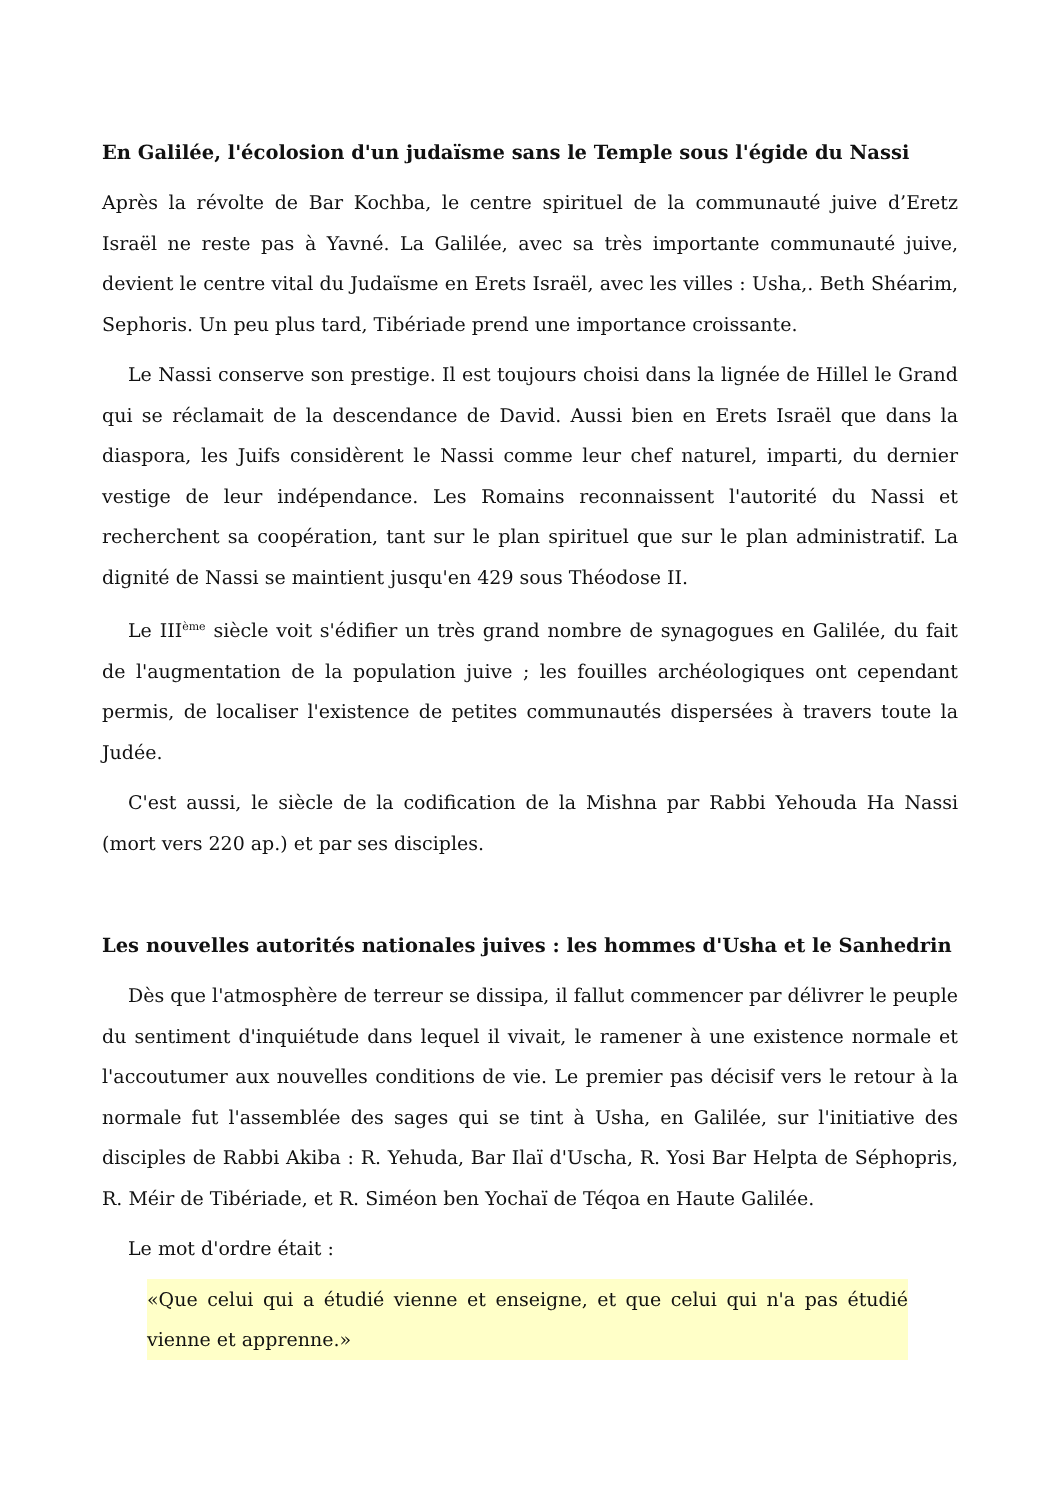En Galilée, l'écolosion d'un judaïsme sans le Temple sous l'égide du Nassi
Après la révolte de Bar Kochba, le centre spirituel de la communauté juive d’Eretz Israël ne reste pas à Yavné. La Galilée, avec sa très importante communauté juive, devient le centre vital du Judaïsme en Erets Israël, avec les villes : Usha,. Beth Shéarim, Sephoris. Un peu plus tard, Tibériade prend une importance croissante.
Le Nassi conserve son prestige. Il est toujours choisi dans la lignée de Hillel le Grand qui se réclamait de la descendance de David. Aussi bien en Erets Israël que dans la diaspora, les Juifs considèrent le Nassi comme leur chef naturel, imparti, du dernier vestige de leur indépendance. Les Romains reconnaissent l'autorité du Nassi et recherchent sa coopération, tant sur le plan spirituel que sur le plan administratif. La dignité de Nassi se maintient jusqu'en 429 sous Théodose II.
Le III<sup>ème</sup> siècle voit s'édifier un très grand nombre de synagogues en Galilée, du fait de l'augmentation de la population juive ; les fouilles archéologiques ont cependant permis, de localiser l'existence de petites communautés dispersées à travers toute la Judée.
C'est aussi, le siècle de la codification de la Mishna par Rabbi Yehouda Ha Nassi (mort vers 220 ap.) et par ses disciples.
Les nouvelles autorités nationales juives : les hommes d'Usha et le Sanhedrin
Dès que l'atmosphère de terreur se dissipa, il fallut commencer par délivrer le peuple du sentiment d'inquiétude dans lequel il vivait, le ramener à une existence normale et l'accoutumer aux nouvelles conditions de vie. Le premier pas décisif vers le retour à la normale fut l'assemblée des sages qui se tint à Usha, en Galilée, sur l'initiative des disciples de Rabbi Akiba : R. Yehuda, Bar Ilaï d'Uscha, R. Yosi Bar Helpta de Séphopris, R. Méir de Tibériade, et R. Siméon ben Yochaï de Téqoa en Haute Galilée.
Le mot d'ordre était :
«Que celui qui a étudié vienne et enseigne, et que celui qui n'a pas étudié vienne et apprenne.»